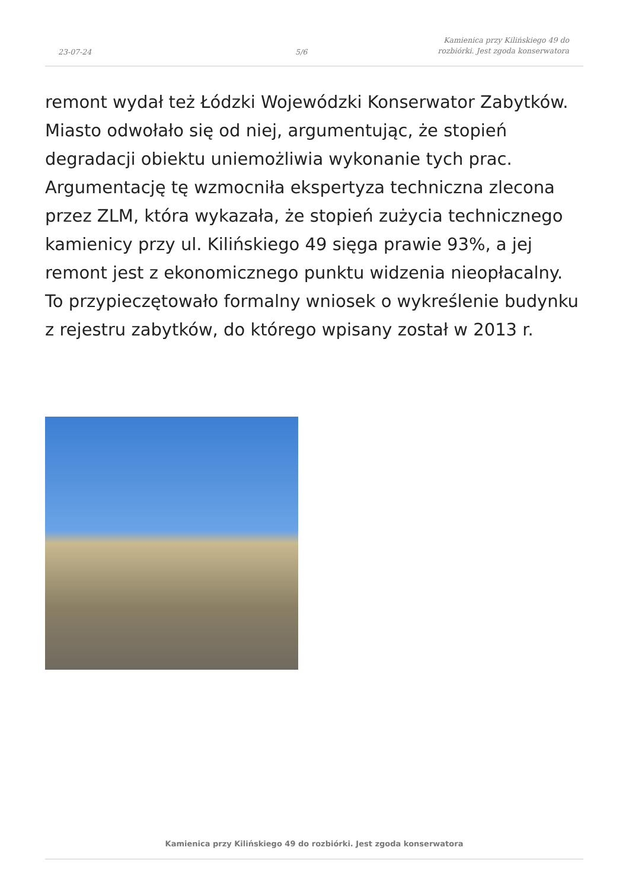23-07-24
5/6
Kamienica przy Kilińskiego 49 do
rozbiórki. Jest zgoda konserwatora
remont wydał też Łódzki Wojewódzki Konserwator Zabytków. Miasto odwołało się od niej, argumentując, że stopień degradacji obiektu uniemożliwia wykonanie tych prac. Argumentację tę wzmocniła ekspertyza techniczna zlecona przez ZLM, która wykazała, że stopień zużycia technicznego kamienicy przy ul. Kilińskiego 49 sięga prawie 93%, a jej remont jest z ekonomicznego punktu widzenia nieopłacalny. To przypieczętowało formalny wniosek o wykreślenie budynku z rejestru zabytków, do którego wpisany został w 2013 r.
Kamienica przy Kilińskiego 49 do rozbiórki. Jest zgoda konserwatora